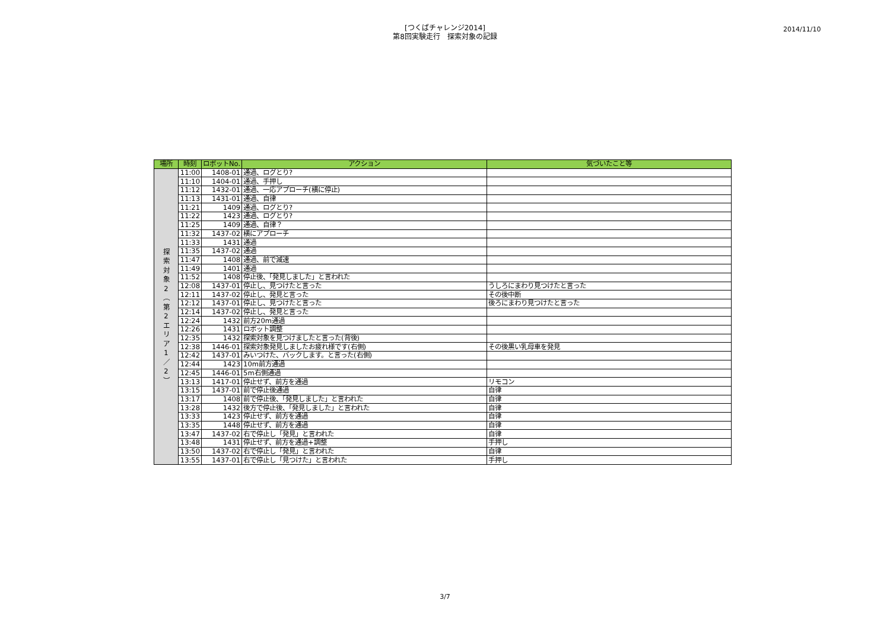[つくばチャレンジ2014]
第8回実験走行　探索対象の記録
2014/11/10
| 場所 | 時刻 | ロボットNo. | アクション | 気づいたこと等 |
| --- | --- | --- | --- | --- |
| 探 索 対 象 2 ︵ 第 2 エ リ ア 1 ／ 2 ︶ | 11:00 | 1408-01 | 通過、ログとり? | |
| | 11:10 | 1404-01 | 通過、手押し | |
| | 11:12 | 1432-01 | 通過、一応アプローチ(横に停止) | |
| | 11:13 | 1431-01 | 通過、自律 | |
| | 11:21 | 1409 | 通過、ログとり? | |
| | 11:22 | 1423 | 通過、ログとり? | |
| | 11:25 | 1409 | 通過、自律？ | |
| | 11:32 | 1437-02 | 横にアプローチ | |
| | 11:33 | 1431 | 通過 | |
| | 11:35 | 1437-02 | 通過 | |
| | 11:47 | 1408 | 通過、前で減速 | |
| | 11:49 | 1401 | 通過 | |
| | 11:52 | 1408 | 停止後、「発見しました」と言われた | |
| | 12:08 | 1437-01 | 停止し、見つけたと言った | うしろにまわり見つけたと言った |
| | 12:11 | 1437-02 | 停止し、発見と言った | その後中断 |
| | 12:12 | 1437-01 | 停止し、見つけたと言った | 後ろにまわり見つけたと言った |
| | 12:14 | 1437-02 | 停止し、発見と言った | |
| | 12:24 | 1432 | 前方20m通過 | |
| | 12:26 | 1431 | ロボット調整 | |
| | 12:35 | 1432 | 探索対象を見つけましたと言った(背後) | |
| | 12:38 | 1446-01 | 探索対象発見しましたお疲れ様です(右側) | その後黒い乳母車を発見 |
| | 12:42 | 1437-01 | みいつけた、バックします。と言った(右側) | |
| | 12:44 | 1423 | 10m前方通過 | |
| | 12:45 | 1446-01 | 5m右側通過 | |
| | 13:13 | 1417-01 | 停止せず、前方を通過 | リモコン |
| | 13:15 | 1437-01 | 前で停止後通過 | 自律 |
| | 13:17 | 1408 | 前で停止後、「発見しました」と言われた | 自律 |
| | 13:28 | 1432 | 後方で停止後、「発見しました」と言われた | 自律 |
| | 13:33 | 1423 | 停止せず、前方を通過 | 自律 |
| | 13:35 | 1448 | 停止せず、前方を通過 | 自律 |
| | 13:47 | 1437-02 | 右で停止し「発見」と言われた | 自律 |
| | 13:48 | 1431 | 停止せず、前方を通過+調整 | 手押し |
| | 13:50 | 1437-02 | 右で停止し「発見」と言われた | 自律 |
| | 13:55 | 1437-01 | 右で停止し「見つけた」と言われた | 手押し |
3/7